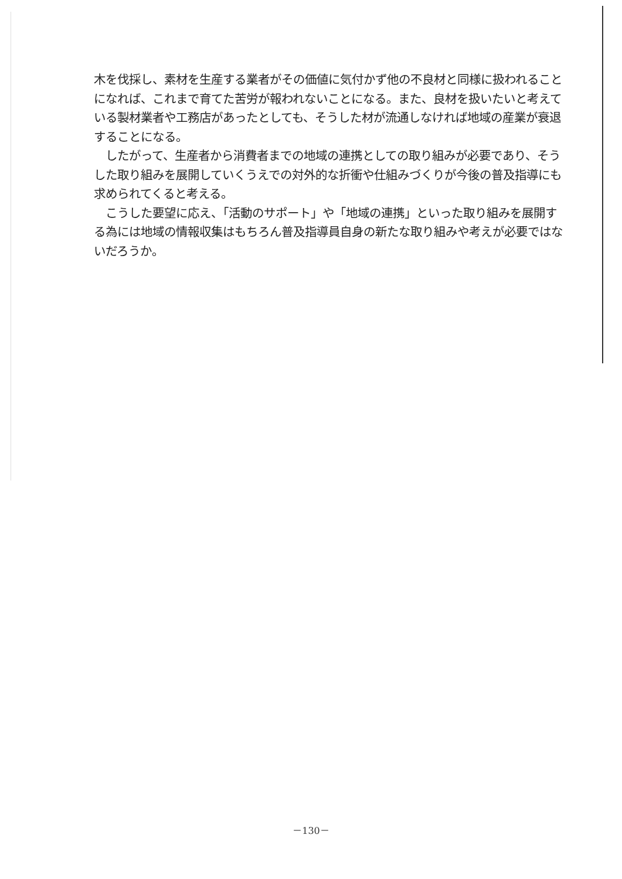木を伐採し、素材を生産する業者がその価値に気付かず他の不良材と同様に扱われることになれば、これまで育てた苦労が報われないことになる。また、良材を扱いたいと考えている製材業者や工務店があったとしても、そうした材が流通しなければ地域の産業が衰退することになる。
　したがって、生産者から消費者までの地域の連携としての取り組みが必要であり、そうした取り組みを展開していくうえでの対外的な折衝や仕組みづくりが今後の普及指導にも求められてくると考える。
　こうした要望に応え、「活動のサポート」や「地域の連携」といった取り組みを展開する為には地域の情報収集はもちろん普及指導員自身の新たな取り組みや考えが必要ではないだろうか。
－130－